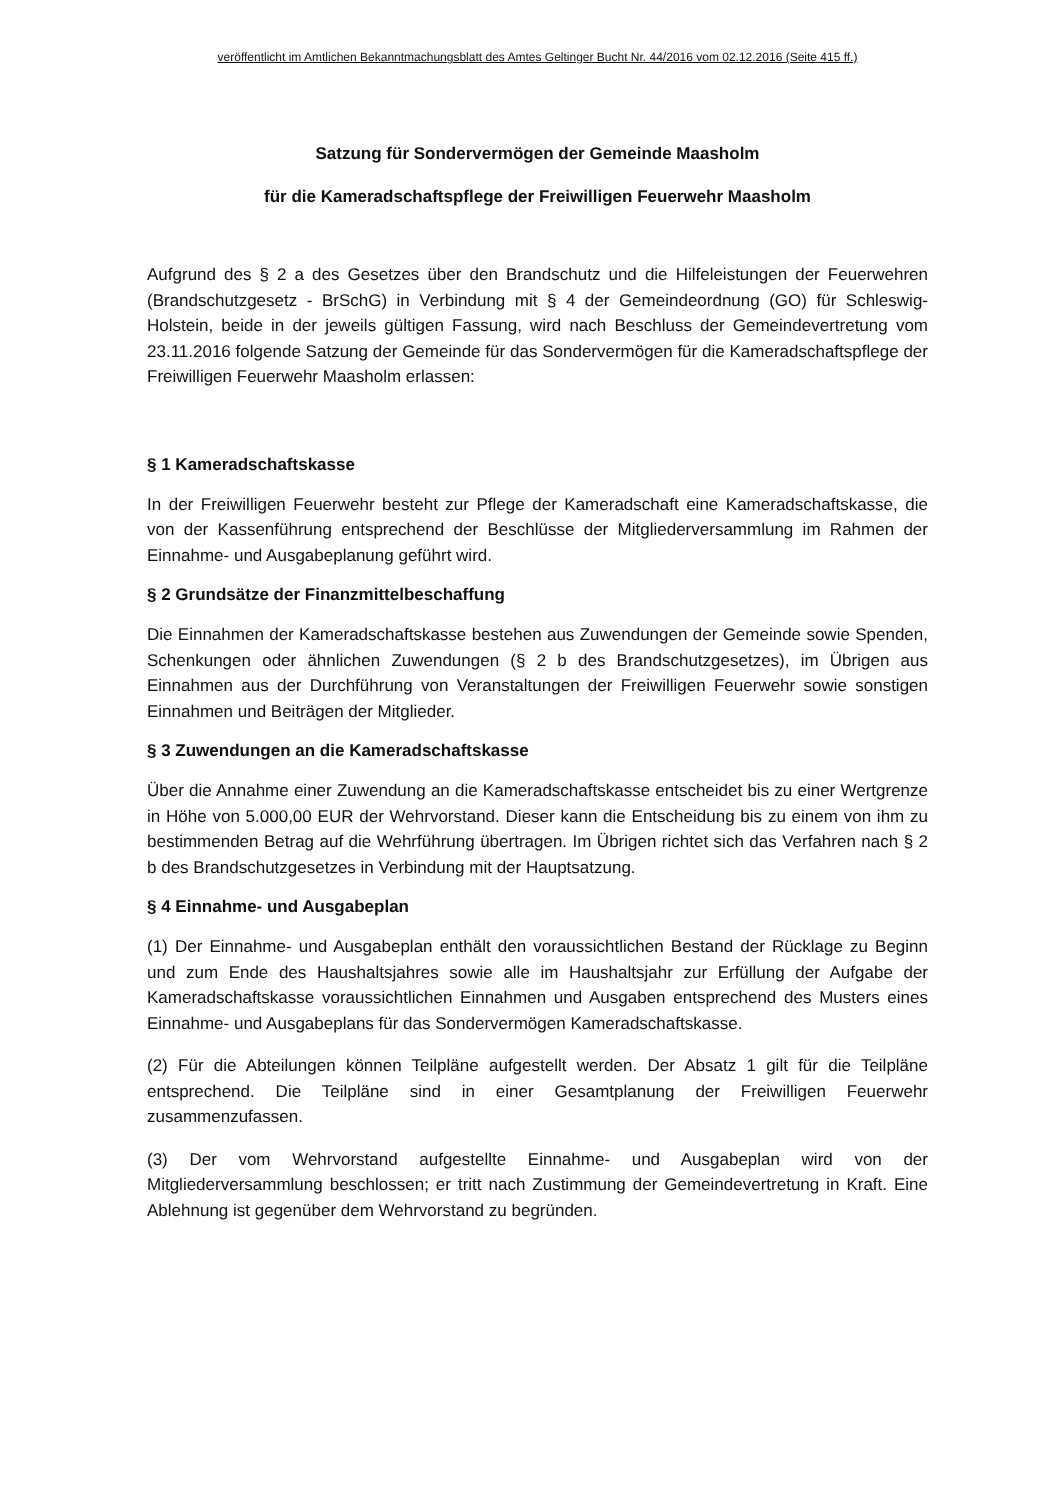veröffentlicht im Amtlichen Bekanntmachungsblatt des Amtes Geltinger Bucht Nr. 44/2016 vom 02.12.2016 (Seite 415 ff.)
Satzung für Sondervermögen der Gemeinde Maasholm
für die Kameradschaftspflege der Freiwilligen Feuerwehr Maasholm
Aufgrund des § 2 a des Gesetzes über den Brandschutz und die Hilfeleistungen der Feuerwehren (Brandschutzgesetz - BrSchG) in Verbindung mit § 4 der Gemeindeordnung (GO) für Schleswig-Holstein, beide in der jeweils gültigen Fassung, wird nach Beschluss der Gemeindevertretung vom 23.11.2016 folgende Satzung der Gemeinde für das Sondervermögen für die Kameradschaftspflege der Freiwilligen Feuerwehr Maasholm erlassen:
§ 1 Kameradschaftskasse
In der Freiwilligen Feuerwehr besteht zur Pflege der Kameradschaft eine Kameradschaftskasse, die von der Kassenführung entsprechend der Beschlüsse der Mitgliederversammlung im Rahmen der Einnahme- und Ausgabeplanung geführt wird.
§ 2 Grundsätze der Finanzmittelbeschaffung
Die Einnahmen der Kameradschaftskasse bestehen aus Zuwendungen der Gemeinde sowie Spenden, Schenkungen oder ähnlichen Zuwendungen (§ 2 b des Brandschutzgesetzes), im Übrigen aus Einnahmen aus der Durchführung von Veranstaltungen der Freiwilligen Feuerwehr sowie sonstigen Einnahmen und Beiträgen der Mitglieder.
§ 3 Zuwendungen an die Kameradschaftskasse
Über die Annahme einer Zuwendung an die Kameradschaftskasse entscheidet bis zu einer Wertgrenze in Höhe von 5.000,00 EUR der Wehrvorstand. Dieser kann die Entscheidung bis zu einem von ihm zu bestimmenden Betrag auf die Wehrführung übertragen. Im Übrigen richtet sich das Verfahren nach § 2 b des Brandschutzgesetzes in Verbindung mit der Hauptsatzung.
§ 4 Einnahme- und Ausgabeplan
(1) Der Einnahme- und Ausgabeplan enthält den voraussichtlichen Bestand der Rücklage zu Beginn und zum Ende des Haushaltsjahres sowie alle im Haushaltsjahr zur Erfüllung der Aufgabe der Kameradschaftskasse voraussichtlichen Einnahmen und Ausgaben entsprechend des Musters eines Einnahme- und Ausgabeplans für das Sondervermögen Kameradschaftskasse.
(2) Für die Abteilungen können Teilpläne aufgestellt werden. Der Absatz 1 gilt für die Teilpläne entsprechend. Die Teilpläne sind in einer Gesamtplanung der Freiwilligen Feuerwehr zusammenzufassen.
(3) Der vom Wehrvorstand aufgestellte Einnahme- und Ausgabeplan wird von der Mitgliederversammlung beschlossen; er tritt nach Zustimmung der Gemeindevertretung in Kraft. Eine Ablehnung ist gegenüber dem Wehrvorstand zu begründen.